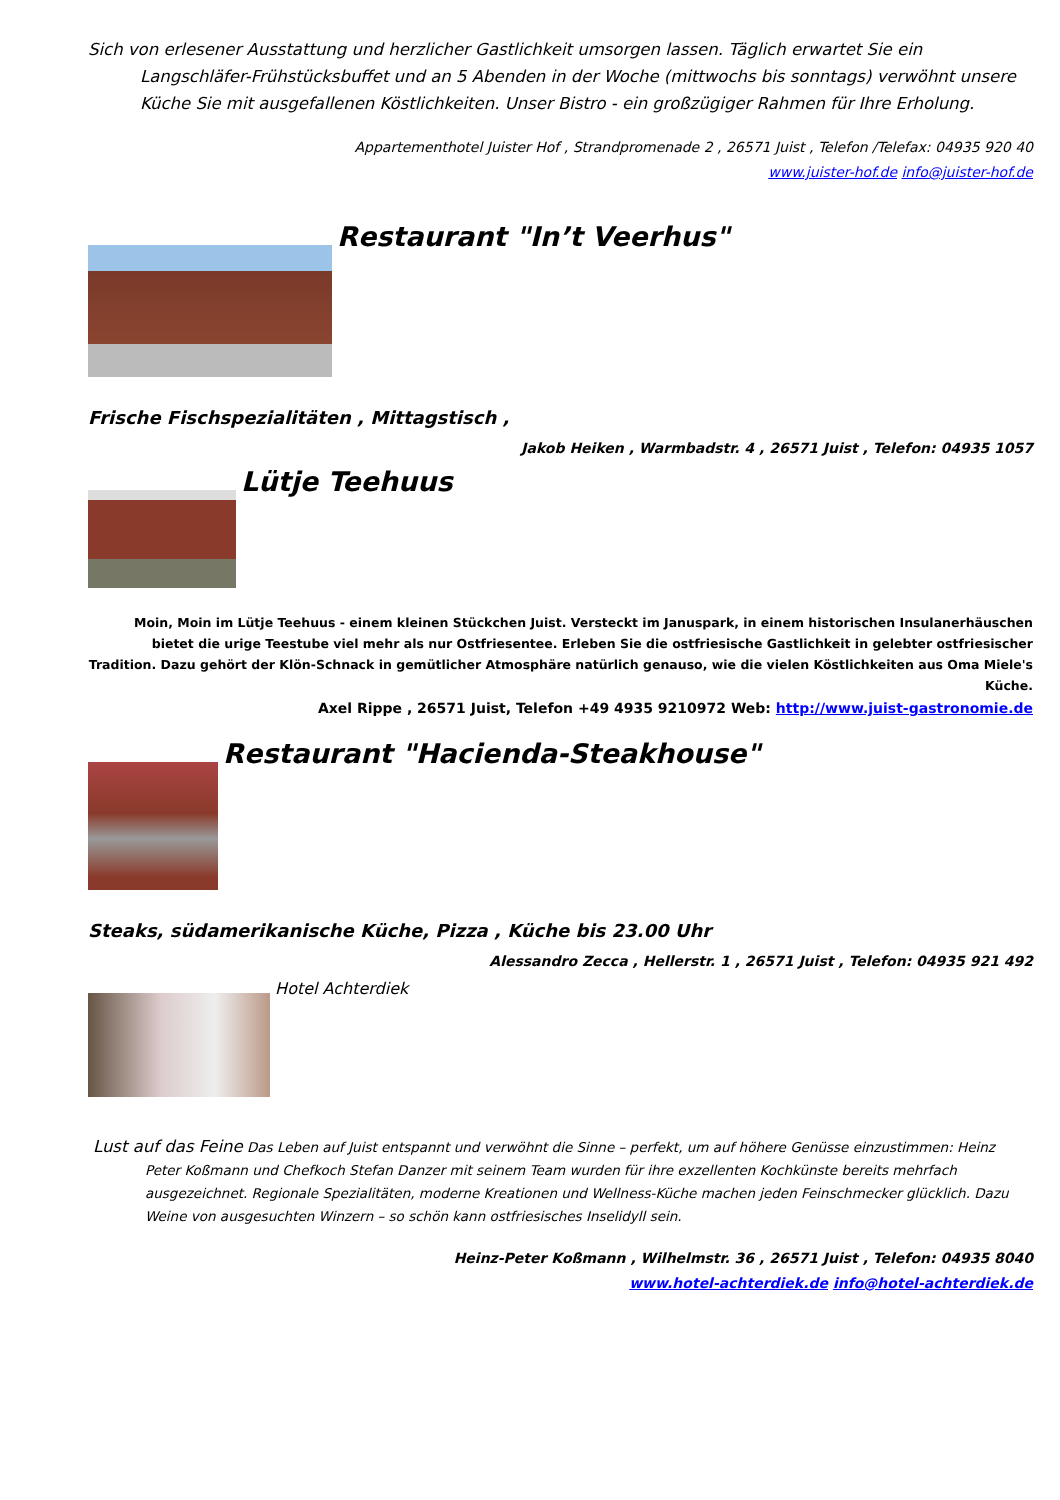Sich von erlesener Ausstattung und herzlicher Gastlichkeit umsorgen lassen. Täglich erwartet Sie ein Langschläfer-Frühstücksbuffet und an 5 Abenden in der Woche (mittwochs bis sonntags) verwöhnt unsere Küche Sie mit ausgefallenen Köstlichkeiten. Unser Bistro - ein großzügiger Rahmen für Ihre Erholung.
Appartementhotel Juister Hof , Strandpromenade 2 , 26571 Juist , Telefon /Telefax: 04935 920 40
www.juister-hof.de info@juister-hof.de
Restaurant "In’t Veerhus"
Frische Fischspezialitäten , Mittagstisch ,
Jakob Heiken , Warmbadstr. 4 , 26571 Juist , Telefon: 04935 1057
Lütje Teehuus
Moin, Moin im Lütje Teehuus - einem kleinen Stückchen Juist. Versteckt im Januspark, in einem historischen Insulanerhäuschen bietet die urige Teestube viel mehr als nur Ostfriesentee. Erleben Sie die ostfriesische Gastlichkeit in gelebter ostfriesischer Tradition. Dazu gehört der Klön-Schnack in gemütlicher Atmosphäre natürlich genauso, wie die vielen Köstlichkeiten aus Oma Miele's Küche.
Axel Rippe , 26571 Juist, Telefon +49 4935 9210972 Web: http://www.juist-gastronomie.de
Restaurant "Hacienda-Steakhouse"
Steaks, südamerikanische Küche, Pizza , Küche bis 23.00 Uhr
Alessandro Zecca , Hellerstr. 1 , 26571 Juist , Telefon: 04935 921 492
Hotel Achterdiek
Lust auf das Feine Das Leben auf Juist entspannt und verwöhnt die Sinne – perfekt, um auf höhere Genüsse einzustimmen: Heinz Peter Koßmann und Chefkoch Stefan Danzer mit seinem Team wurden für ihre exzellenten Kochkünste bereits mehrfach ausgezeichnet. Regionale Spezialitäten, moderne Kreationen und Wellness-Küche machen jeden Feinschmecker glücklich. Dazu Weine von ausgesuchten Winzern – so schön kann ostfriesisches Inselidyll sein.
Heinz-Peter Koßmann , Wilhelmstr. 36 , 26571 Juist , Telefon: 04935 8040
www.hotel-achterdiek.de info@hotel-achterdiek.de